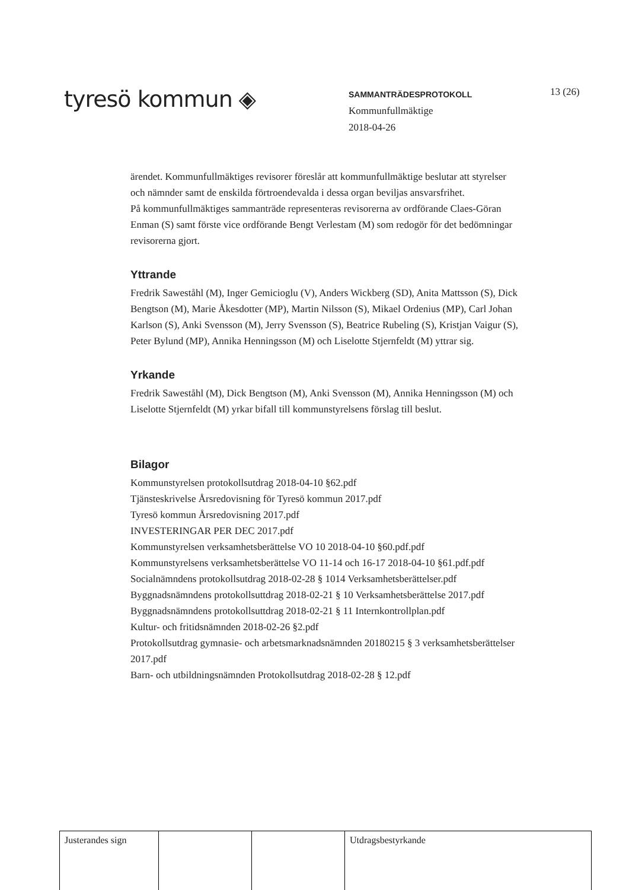tyresö kommun ◈
SAMMANTRÄDESPROTOKOLL
Kommunfullmäktige
2018-04-26
13 (26)
ärendet. Kommunfullmäktiges revisorer föreslår att kommunfullmäktige beslutar att styrelser och nämnder samt de enskilda förtroendevalda i dessa organ beviljas ansvarsfrihet.
På kommunfullmäktiges sammanträde representeras revisorerna av ordförande Claes-Göran Enman (S) samt förste vice ordförande Bengt Verlestam (M) som redogör för det bedömningar revisorerna gjort.
Yttrande
Fredrik Saweståhl (M), Inger Gemicioglu (V), Anders Wickberg (SD), Anita Mattsson (S), Dick Bengtson (M), Marie Åkesdotter (MP), Martin Nilsson (S), Mikael Ordenius (MP), Carl Johan Karlson (S), Anki Svensson (M), Jerry Svensson (S), Beatrice Rubeling (S), Kristjan Vaigur (S), Peter Bylund (MP), Annika Henningsson (M) och Liselotte Stjernfeldt (M) yttrar sig.
Yrkande
Fredrik Saweståhl (M), Dick Bengtson (M), Anki Svensson (M), Annika Henningsson (M) och Liselotte Stjernfeldt (M) yrkar bifall till kommunstyrelsens förslag till beslut.
Bilagor
Kommunstyrelsen protokollsutdrag 2018-04-10 §62.pdf
Tjänsteskrivelse Årsredovisning för Tyresö kommun 2017.pdf
Tyresö kommun Årsredovisning 2017.pdf
INVESTERINGAR PER DEC 2017.pdf
Kommunstyrelsen verksamhetsberättelse VO 10 2018-04-10 §60.pdf.pdf
Kommunstyrelsens verksamhetsberättelse VO 11-14 och 16-17 2018-04-10 §61.pdf.pdf
Socialnämndens protokollsutdrag 2018-02-28 § 1014 Verksamhetsberättelser.pdf
Byggnadsnämndens protokollsuttdrag 2018-02-21 § 10 Verksamhetsberättelse 2017.pdf
Byggnadsnämndens protokollsuttdrag 2018-02-21 § 11 Internkontrollplan.pdf
Kultur- och fritidsnämnden 2018-02-26 §2.pdf
Protokollsutdrag gymnasie- och arbetsmarknadsnämnden 20180215 § 3 verksamhetsberättelser 2017.pdf
Barn- och utbildningsnämnden Protokollsutdrag 2018-02-28 § 12.pdf
| Justerandes sign | | | Utdragsbestyrkande |